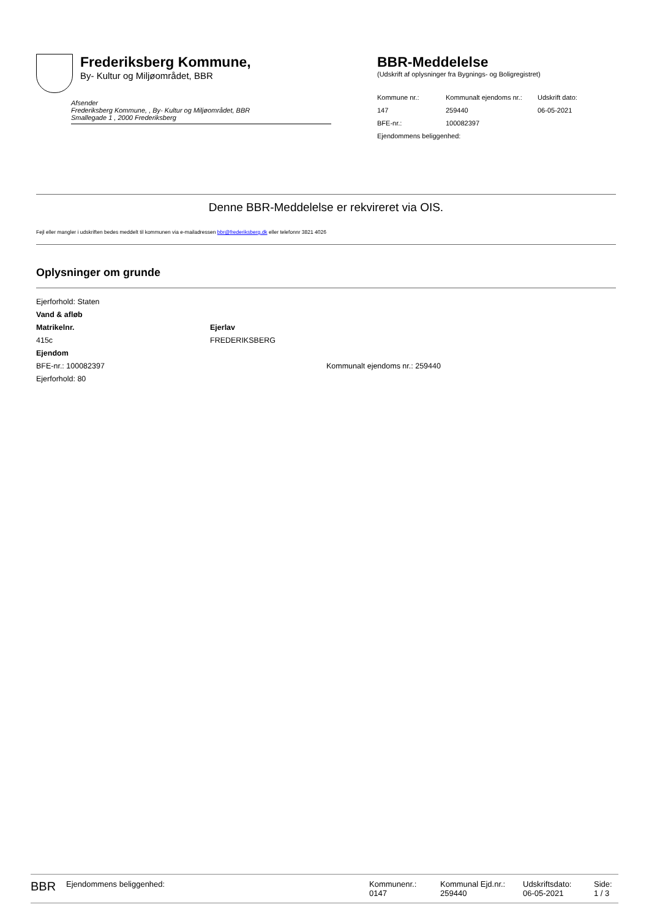Frederiksberg Kommune,
By- Kultur og Miljøområdet, BBR
Afsender
Frederiksberg Kommune, , By- Kultur og Miljøområdet, BBR
Smallegade 1 , 2000 Frederiksberg
BBR-Meddelelse
(Udskrift af oplysninger fra Bygnings- og Boligregistret)
| Kommune nr.: | Kommunalt ejendoms nr.: | Udskrift dato: |
| 147 | 259440 | 06-05-2021 |
| BFE-nr.: | 100082397 | |
| Ejendommens beliggenhed: | | |
Denne BBR-Meddelelse er rekvireret via OIS.
Fejl eller mangler i udskriften bedes meddelt til kommunen via e-mailadressen bbr@frederiksberg.dk eller telefonnr 3821 4026
Oplysninger om grunde
Ejerforhold: Staten
Vand & afløb
Matrikelnr.
415c
Ejerlav
FREDERIKSBERG
Ejendom
BFE-nr.: 100082397 Kommunalt ejendoms nr.: 259440
Ejerforhold: 80
BBR
Ejendommens beliggenhed: Kommunenr.:
0147
Kommunal Ejd.nr.:
259440
Udskriftsdato:
06-05-2021
Side:
1 / 3